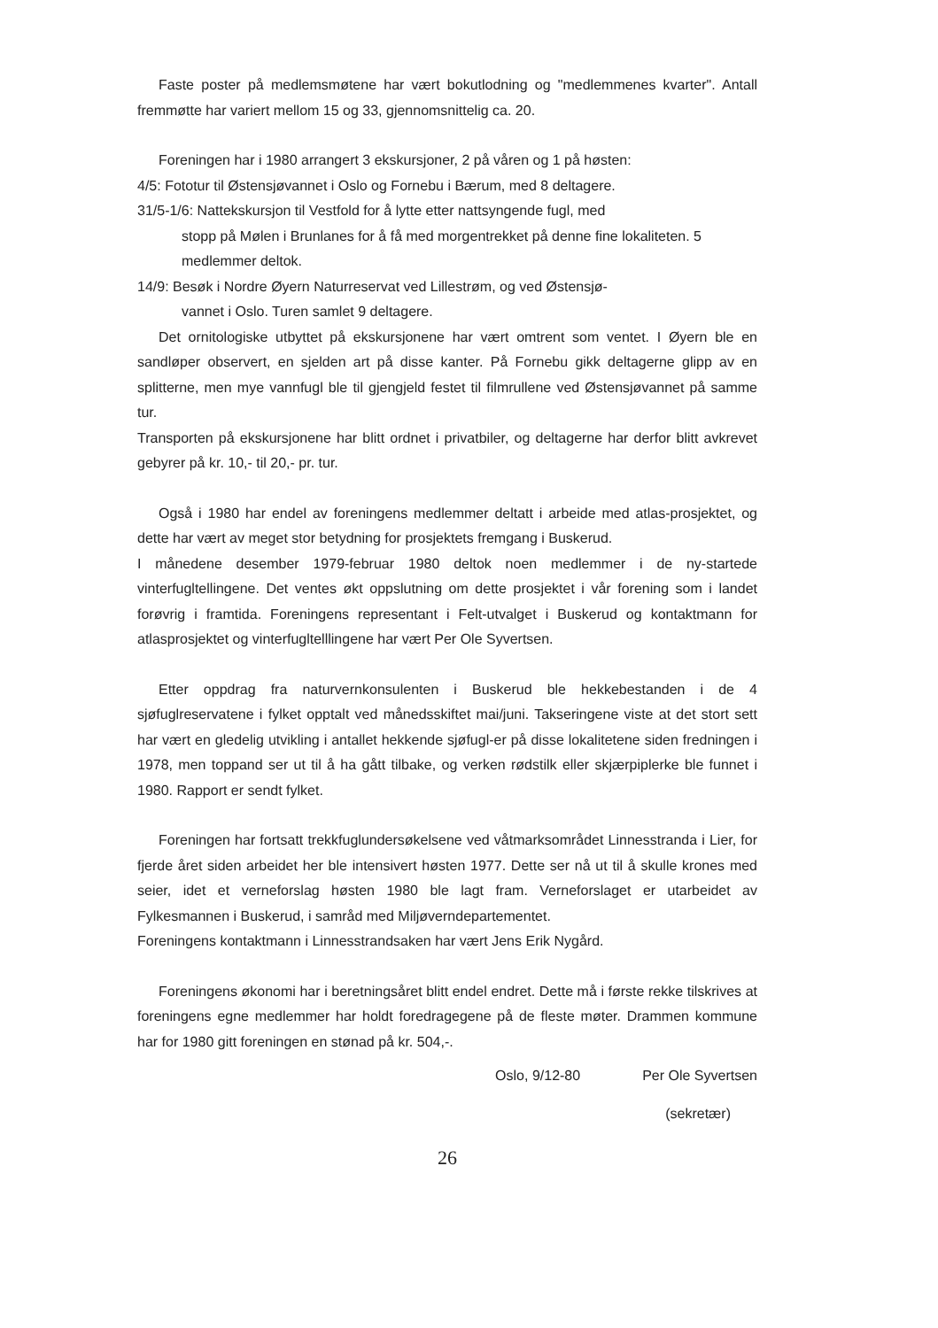Faste poster på medlemsmøtene har vært bokutlodning og "medlemmenes kvarter". Antall fremmøtte har variert mellom 15 og 33, gjennomsnittelig ca. 20.
Foreningen har i 1980 arrangert 3 ekskursjoner, 2 på våren og 1 på høsten:
4/5: Fototur til Østensjøvannet i Oslo og Fornebu i Bærum, med 8 deltagere.
31/5-1/6: Nattekskursjon til Vestfold for å lytte etter nattsyngende fugl, med
stopp på Mølen i Brunlanes for å få med morgentrekket på denne fine lokaliteten. 5 medlemmer deltok.
14/9: Besøk i Nordre Øyern Naturreservat ved Lillestrøm, og ved Østensjø-
vannet i Oslo. Turen samlet 9 deltagere.
Det ornitologiske utbyttet på ekskursjonene har vært omtrent som ventet. I Øyern ble en sandløper observert, en sjelden art på disse kanter. På Fornebu gikk deltagerne glipp av en splitterne, men mye vannfugl ble til gjengjeld festet til filmrullene ved Østensjøvannet på samme tur.
Transporten på ekskursjonene har blitt ordnet i privatbiler, og deltagerne har derfor blitt avkrevet gebyrer på kr. 10,- til 20,- pr. tur.
Også i 1980 har endel av foreningens medlemmer deltatt i arbeide med atlas-prosjektet, og dette har vært av meget stor betydning for prosjektets fremgang i Buskerud.
I månedene desember 1979-februar 1980 deltok noen medlemmer i de ny-startede vinterfugltellingene. Det ventes økt oppslutning om dette prosjektet i vår forening som i landet forøvrig i framtida. Foreningens representant i Felt-utvalget i Buskerud og kontaktmann for atlasprosjektet og vinterfugltelllingene har vært Per Ole Syvertsen.
Etter oppdrag fra naturvernkonsulenten i Buskerud ble hekkebestanden i de 4 sjøfuglreservatene i fylket opptalt ved månedsskiftet mai/juni. Takseringene viste at det stort sett har vært en gledelig utvikling i antallet hekkende sjøfugl-er på disse lokalitetene siden fredningen i 1978, men toppand ser ut til å ha gått tilbake, og verken rødstilk eller skjærpiplerke ble funnet i 1980. Rapport er sendt fylket.
Foreningen har fortsatt trekkfuglundersøkelsene ved våtmarksområdet Linnesstranda i Lier, for fjerde året siden arbeidet her ble intensivert høsten 1977. Dette ser nå ut til å skulle krones med seier, idet et verneforslag høsten 1980 ble lagt fram. Verneforslaget er utarbeidet av Fylkesmannen i Buskerud, i samråd med Miljøverndepartementet.
Foreningens kontaktmann i Linnesstrandsaken har vært Jens Erik Nygård.
Foreningens økonomi har i beretningsåret blitt endel endret. Dette må i første rekke tilskrives at foreningens egne medlemmer har holdt foredragegene på de fleste møter. Drammen kommune har for 1980 gitt foreningen en stønad på kr. 504,-.
Oslo, 9/12-80 Per Ole Syvertsen
(sekretær)
26